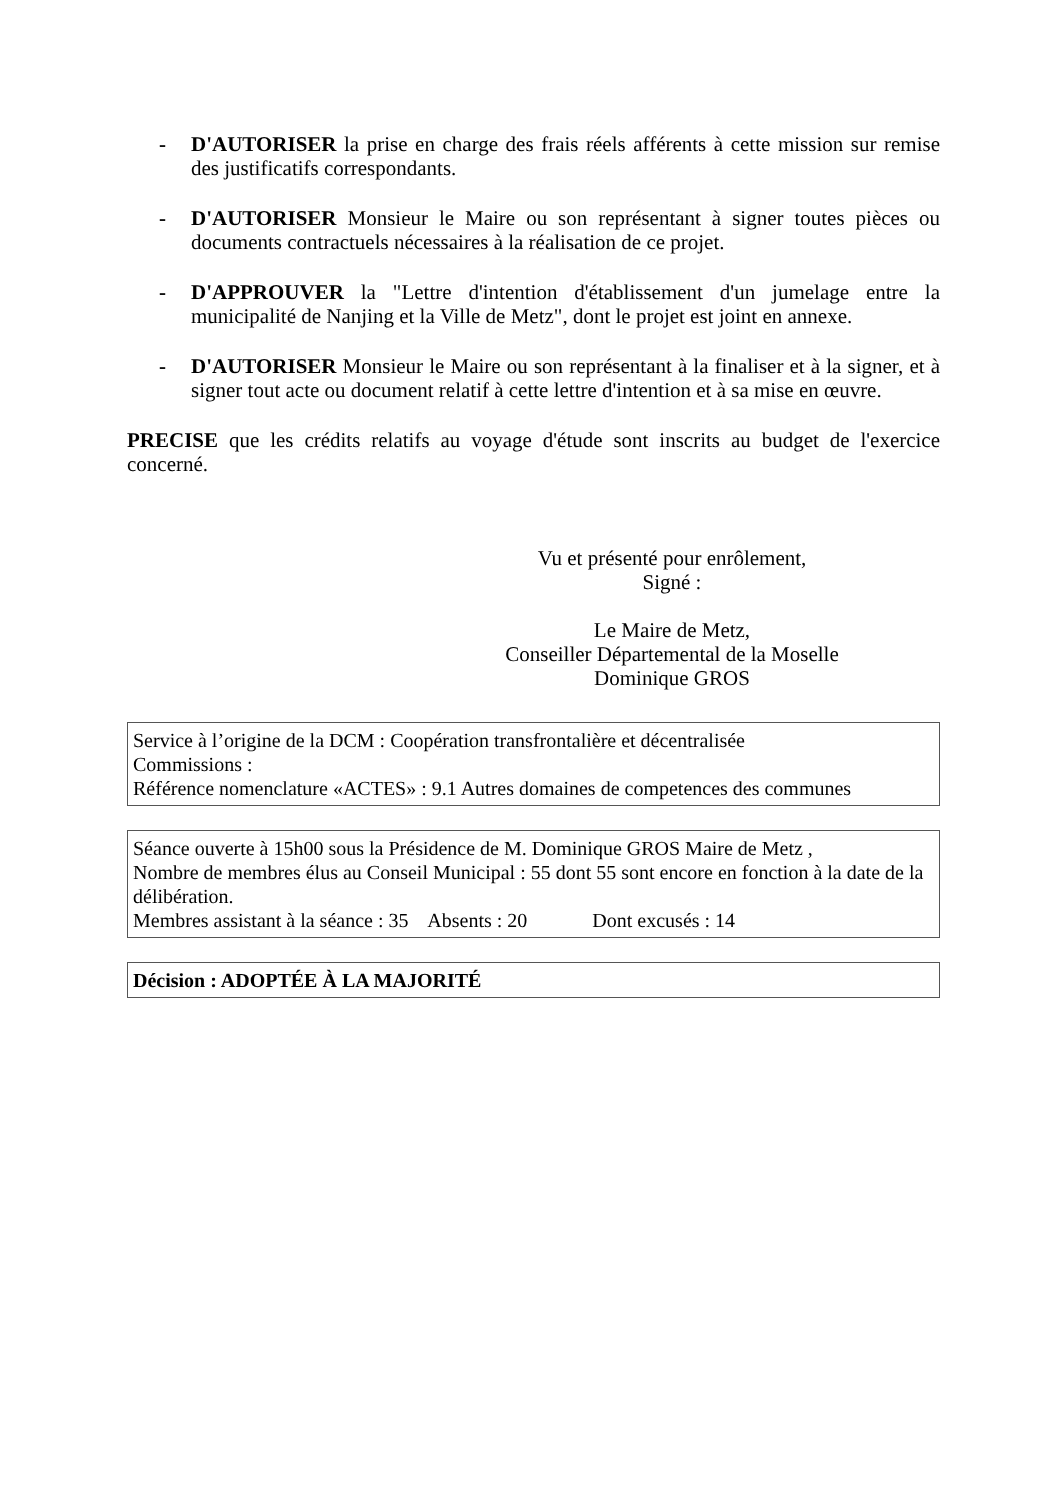- D'AUTORISER la prise en charge des frais réels afférents à cette mission sur remise des justificatifs correspondants.
- D'AUTORISER Monsieur le Maire ou son représentant à signer toutes pièces ou documents contractuels nécessaires à la réalisation de ce projet.
- D'APPROUVER la "Lettre d'intention d'établissement d'un jumelage entre la municipalité de Nanjing et la Ville de Metz", dont le projet est joint en annexe.
- D'AUTORISER Monsieur le Maire ou son représentant à la finaliser et à la signer, et à signer tout acte ou document relatif à cette lettre d'intention et à sa mise en œuvre.
PRECISE que les crédits relatifs au voyage d'étude sont inscrits au budget de l'exercice concerné.
Vu et présenté pour enrôlement,
Signé :
Le Maire de Metz,
Conseiller Départemental de la Moselle
Dominique GROS
Service à l’origine de la DCM : Coopération transfrontalière et décentralisée
Commissions :
Référence nomenclature «ACTES» : 9.1 Autres domaines de competences des communes
Séance ouverte à 15h00 sous la Présidence de M. Dominique GROS Maire de Metz ,
Nombre de membres élus au Conseil Municipal : 55 dont 55 sont encore en fonction à la date de la délibération.
Membres assistant à la séance : 35 Absents : 20 Dont excusés : 14
Décision : ADOPTÉE À LA MAJORITÉ